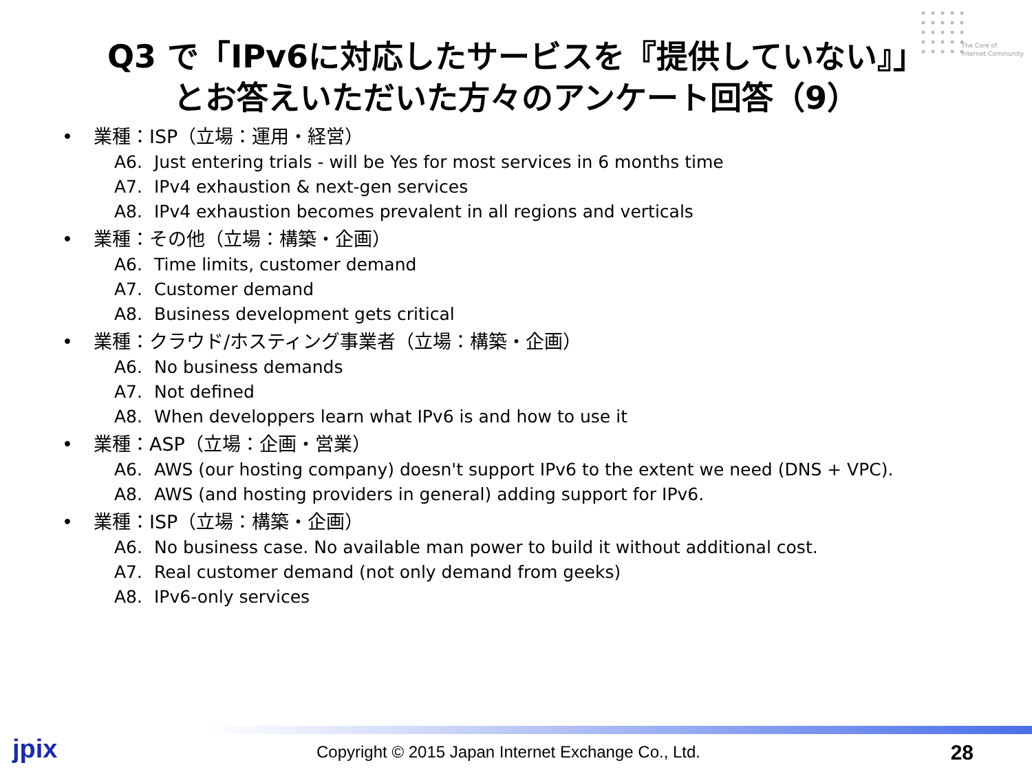The Core of
Internet Community
Q3 で「IPv6に対応したサービスを『提供していない』」
とお答えいただいた方々のアンケート回答（9）
• 業種：ISP（立場：運用・経営）
A6. Just entering trials - will be Yes for most services in 6 months time
A7. IPv4 exhaustion & next-gen services
A8. IPv4 exhaustion becomes prevalent in all regions and verticals
• 業種：その他（立場：構築・企画）
A6. Time limits, customer demand
A7. Customer demand
A8. Business development gets critical
• 業種：クラウド/ホスティング事業者（立場：構築・企画）
A6. No business demands
A7. Not defined
A8. When developpers learn what IPv6 is and how to use it
• 業種：ASP（立場：企画・営業）
A6. AWS (our hosting company) doesn't support IPv6 to the extent we need (DNS + VPC).
A8. AWS (and hosting providers in general) adding support for IPv6.
• 業種：ISP（立場：構築・企画）
A6. No business case. No available man power to build it without additional cost.
A7. Real customer demand (not only demand from geeks)
A8. IPv6-only services
jpix
Copyright © 2015 Japan Internet Exchange Co., Ltd.
28